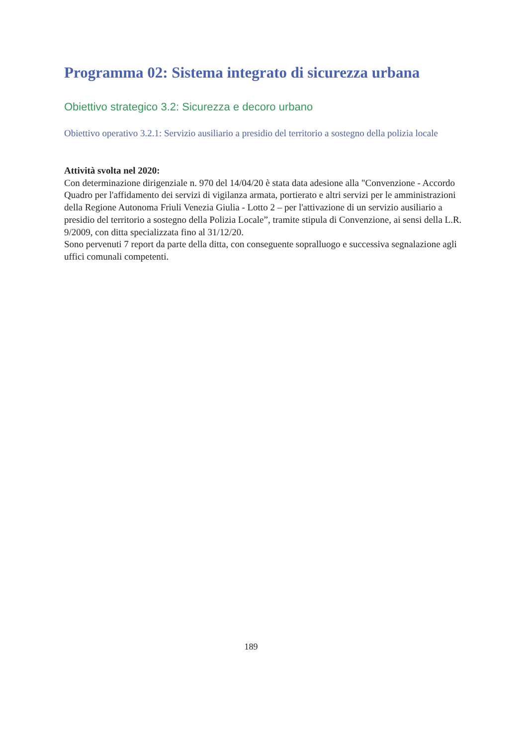Programma 02: Sistema integrato di sicurezza urbana
Obiettivo strategico 3.2: Sicurezza e decoro urbano
Obiettivo operativo 3.2.1: Servizio ausiliario a presidio del territorio a sostegno della polizia locale
Attività svolta nel 2020:
Con determinazione dirigenziale n. 970 del 14/04/20 è stata data adesione alla "Convenzione - Accordo Quadro per l'affidamento dei servizi di vigilanza armata, portierato e altri servizi per le amministrazioni della Regione Autonoma Friuli Venezia Giulia - Lotto 2 – per l'attivazione di un servizio ausiliario a presidio del territorio a sostegno della Polizia Locale”, tramite stipula di Convenzione, ai sensi della L.R. 9/2009, con ditta specializzata fino al 31/12/20.
Sono pervenuti 7 report da parte della ditta, con conseguente sopralluogo e successiva segnalazione agli uffici comunali competenti.
189